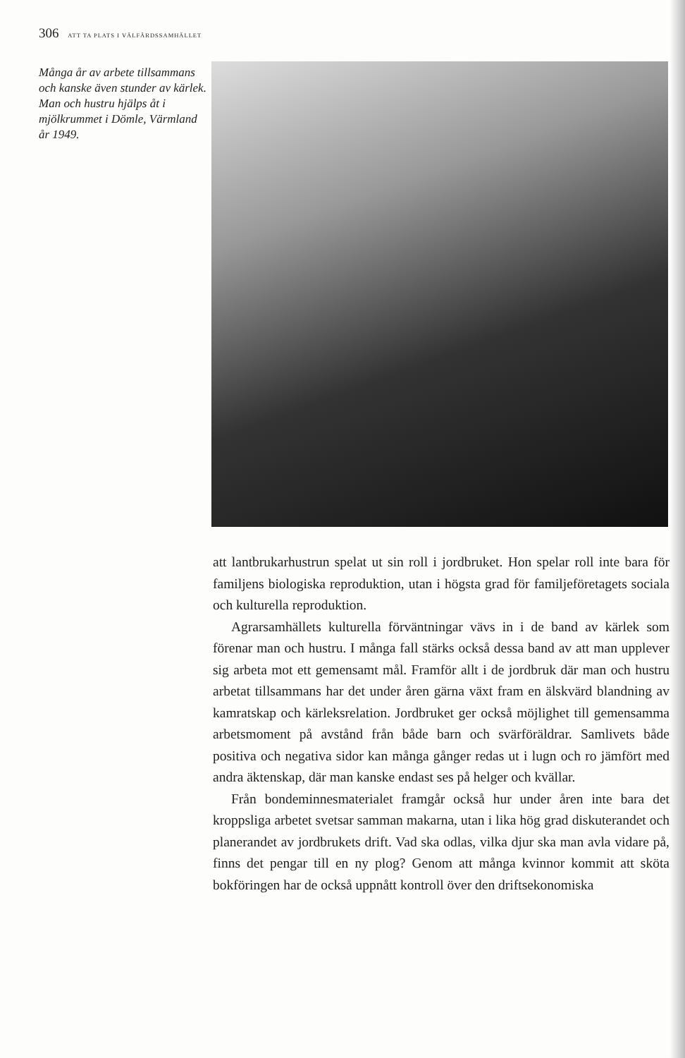306 ATT TA PLATS I VÄLFÄRDSSAMHÄLLET
Många år av arbete tillsammans och kanske även stunder av kärlek. Man och hustru hjälps åt i mjölkrummet i Dömle, Värmland år 1949.
att lantbrukarhustrun spelat ut sin roll i jordbruket. Hon spelar roll inte bara för familjens biologiska reproduktion, utan i högsta grad för familjeföretagets sociala och kulturella reproduktion.
Agrarsamhällets kulturella förväntningar vävs in i de band av kärlek som förenar man och hustru. I många fall stärks också dessa band av att man upplever sig arbeta mot ett gemensamt mål. Framför allt i de jordbruk där man och hustru arbetat tillsammans har det under åren gärna växt fram en älskvärd blandning av kamratskap och kärleksrelation. Jordbruket ger också möjlighet till gemensamma arbetsmoment på avstånd från både barn och svärföräldrar. Samlivets både positiva och negativa sidor kan många gånger redas ut i lugn och ro jämfört med andra äktenskap, där man kanske endast ses på helger och kvällar.
Från bondeminnesmaterialet framgår också hur under åren inte bara det kroppsliga arbetet svetsar samman makarna, utan i lika hög grad diskuterandet och planerandet av jordbrukets drift. Vad ska odlas, vilka djur ska man avla vidare på, finns det pengar till en ny plog? Genom att många kvinnor kommit att sköta bokföringen har de också uppnått kontroll över den driftsekonomiska